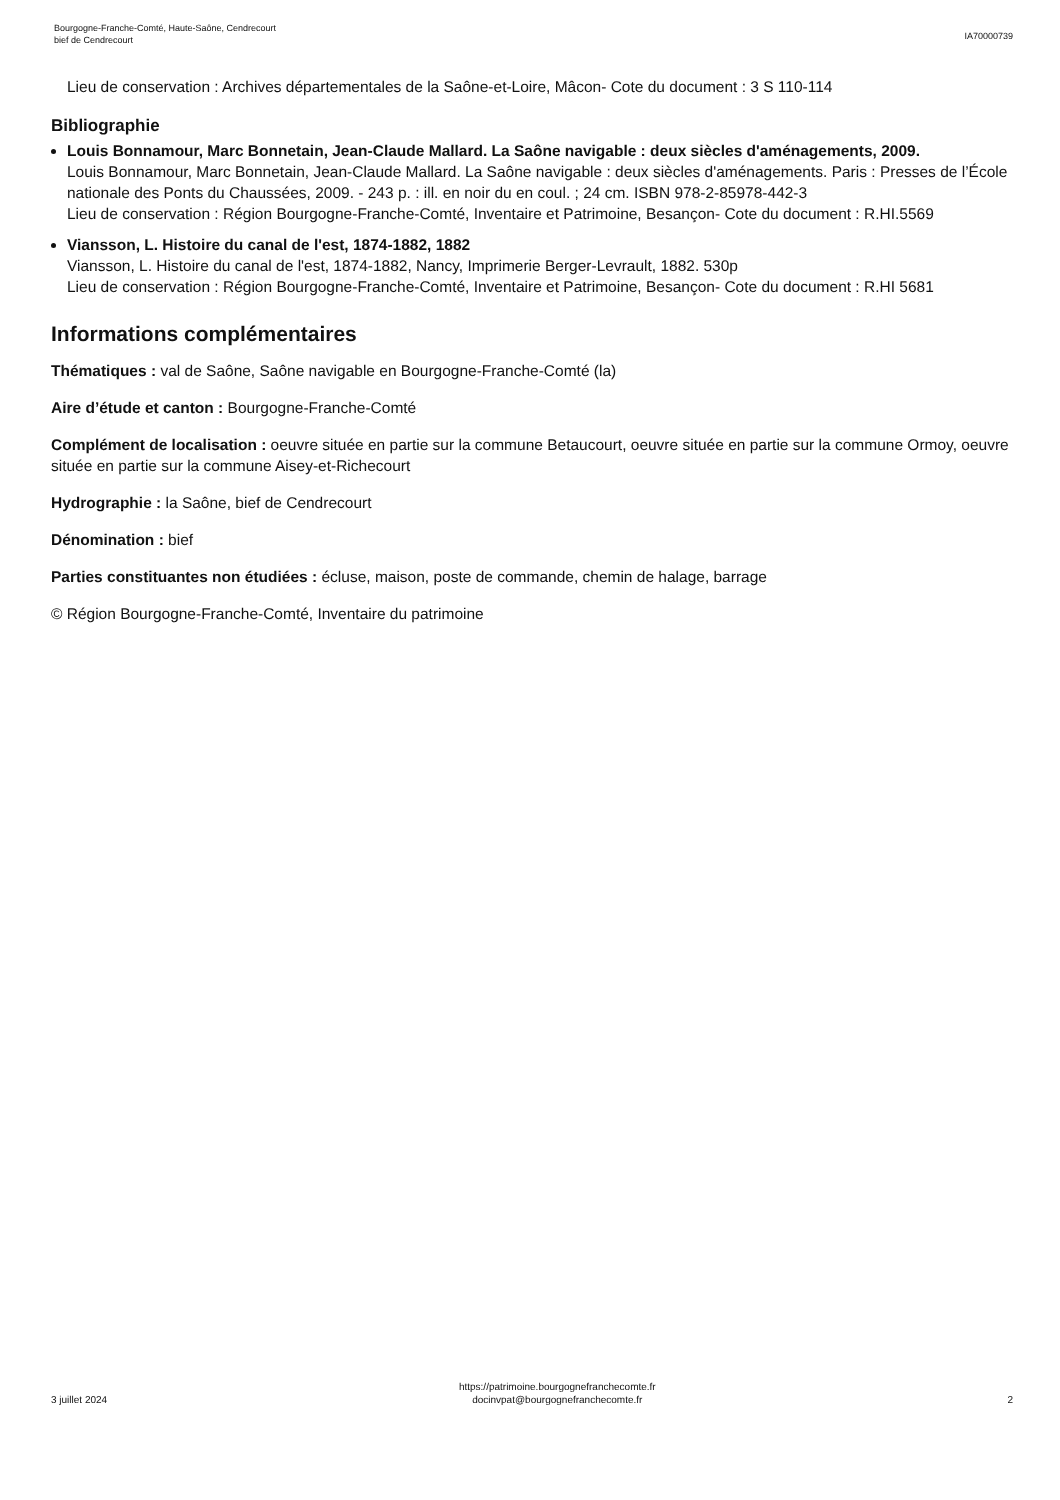Bourgogne-Franche-Comté, Haute-Saône, Cendrecourt
bief de Cendrecourt
IA70000739
Lieu de conservation : Archives départementales de la Saône-et-Loire, Mâcon- Cote du document : 3 S 110-114
Bibliographie
Louis Bonnamour, Marc Bonnetain, Jean-Claude Mallard. La Saône navigable : deux siècles d'aménagements, 2009.
Louis Bonnamour, Marc Bonnetain, Jean-Claude Mallard. La Saône navigable : deux siècles d'aménagements. Paris : Presses de l’École nationale des Ponts du Chaussées, 2009. - 243 p. : ill. en noir du en coul. ; 24 cm. ISBN 978-2-85978-442-3
Lieu de conservation : Région Bourgogne-Franche-Comté, Inventaire et Patrimoine, Besançon- Cote du document : R.HI.5569
Viansson, L. Histoire du canal de l'est, 1874-1882, 1882
Viansson, L. Histoire du canal de l'est, 1874-1882, Nancy, Imprimerie Berger-Levrault, 1882. 530p
Lieu de conservation : Région Bourgogne-Franche-Comté, Inventaire et Patrimoine, Besançon- Cote du document : R.HI 5681
Informations complémentaires
Thématiques : val de Saône, Saône navigable en Bourgogne-Franche-Comté (la)
Aire d’étude et canton : Bourgogne-Franche-Comté
Complément de localisation : oeuvre située en partie sur la commune Betaucourt, oeuvre située en partie sur la commune Ormoy, oeuvre située en partie sur la commune Aisey-et-Richecourt
Hydrographie : la Saône, bief de Cendrecourt
Dénomination : bief
Parties constituantes non étudiées : écluse, maison, poste de commande, chemin de halage, barrage
© Région Bourgogne-Franche-Comté, Inventaire du patrimoine
3 juillet 2024
https://patrimoine.bourgognefranchecomte.fr
docinvpat@bourgognefranchecomte.fr
2